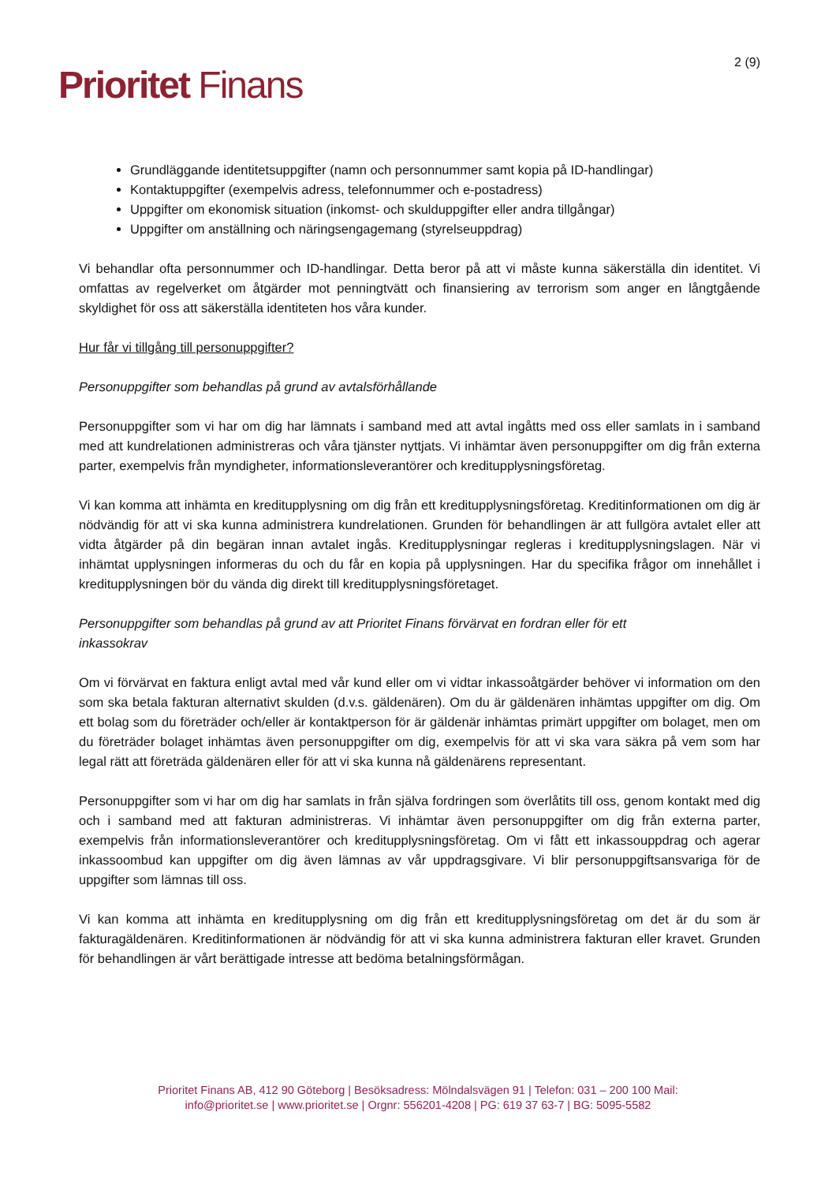Prioritet Finans
2 (9)
Grundläggande identitetsuppgifter (namn och personnummer samt kopia på ID-handlingar)
Kontaktuppgifter (exempelvis adress, telefonnummer och e-postadress)
Uppgifter om ekonomisk situation (inkomst- och skulduppgifter eller andra tillgångar)
Uppgifter om anställning och näringsengagemang (styrelseuppdrag)
Vi behandlar ofta personnummer och ID-handlingar. Detta beror på att vi måste kunna säkerställa din identitet. Vi omfattas av regelverket om åtgärder mot penningtvätt och finansiering av terrorism som anger en långtgående skyldighet för oss att säkerställa identiteten hos våra kunder.
Hur får vi tillgång till personuppgifter?
Personuppgifter som behandlas på grund av avtalsförhållande
Personuppgifter som vi har om dig har lämnats i samband med att avtal ingåtts med oss eller samlats in i samband med att kundrelationen administreras och våra tjänster nyttjats. Vi inhämtar även personuppgifter om dig från externa parter, exempelvis från myndigheter, informationsleverantörer och kreditupplysningsföretag.
Vi kan komma att inhämta en kreditupplysning om dig från ett kreditupplysningsföretag. Kreditinformationen om dig är nödvändig för att vi ska kunna administrera kundrelationen. Grunden för behandlingen är att fullgöra avtalet eller att vidta åtgärder på din begäran innan avtalet ingås. Kreditupplysningar regleras i kreditupplysningslagen. När vi inhämtat upplysningen informeras du och du får en kopia på upplysningen. Har du specifika frågor om innehållet i kreditupplysningen bör du vända dig direkt till kreditupplysningsföretaget.
Personuppgifter som behandlas på grund av att Prioritet Finans förvärvat en fordran eller för ett
inkassokrav
Om vi förvärvat en faktura enligt avtal med vår kund eller om vi vidtar inkassoåtgärder behöver vi information om den som ska betala fakturan alternativt skulden (d.v.s. gäldenären). Om du är gäldenären inhämtas uppgifter om dig. Om ett bolag som du företräder och/eller är kontaktperson för är gäldenär inhämtas primärt uppgifter om bolaget, men om du företräder bolaget inhämtas även personuppgifter om dig, exempelvis för att vi ska vara säkra på vem som har legal rätt att företräda gäldenären eller för att vi ska kunna nå gäldenärens representant.
Personuppgifter som vi har om dig har samlats in från själva fordringen som överlåtits till oss, genom kontakt med dig och i samband med att fakturan administreras. Vi inhämtar även personuppgifter om dig från externa parter, exempelvis från informationsleverantörer och kreditupplysningsföretag. Om vi fått ett inkassouppdrag och agerar inkassoombud kan uppgifter om dig även lämnas av vår uppdragsgivare. Vi blir personuppgiftsansvariga för de uppgifter som lämnas till oss.
Vi kan komma att inhämta en kreditupplysning om dig från ett kreditupplysningsföretag om det är du som är fakturagäldenären. Kreditinformationen är nödvändig för att vi ska kunna administrera fakturan eller kravet. Grunden för behandlingen är vårt berättigade intresse att bedöma betalningsförmågan.
Prioritet Finans AB, 412 90 Göteborg | Besöksadress: Mölndalsvägen 91 | Telefon: 031 – 200 100 Mail:
info@prioritet.se | www.prioritet.se | Orgnr: 556201-4208 | PG: 619 37 63-7 | BG: 5095-5582